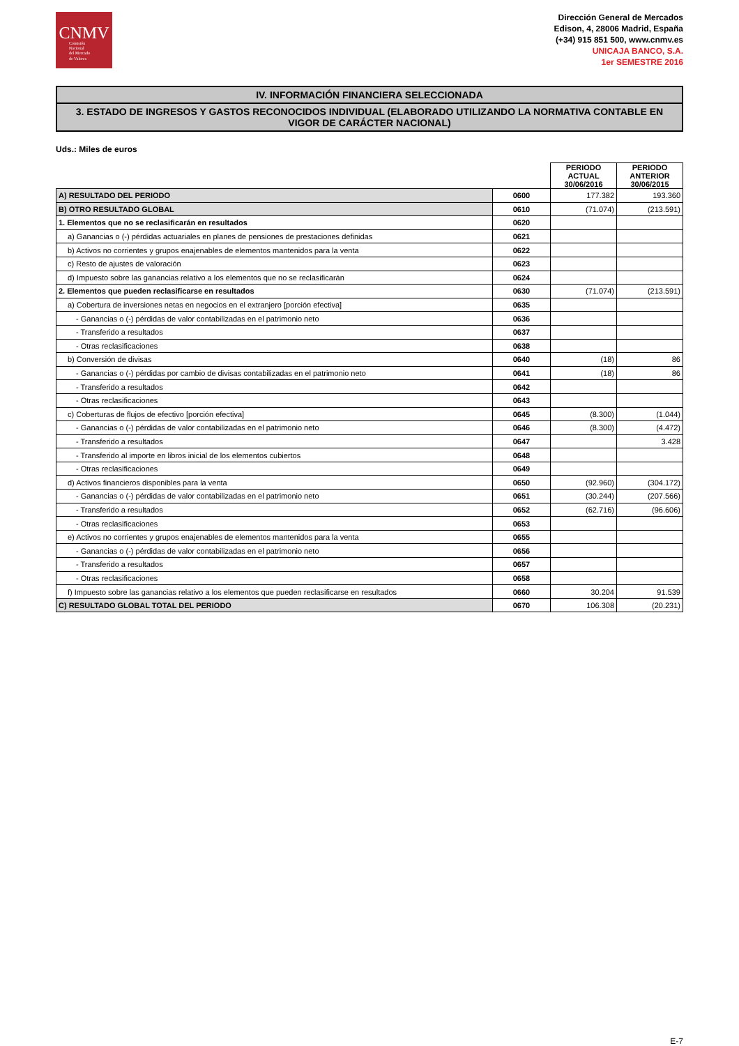CNMV
Comisión
Nacional
del Mercado
de Valores
Dirección General de Mercados
Edison, 4, 28006 Madrid, España
(+34) 915 851 500, www.cnmv.es
UNICAJA BANCO, S.A.
1er SEMESTRE 2016
IV. INFORMACIÓN FINANCIERA SELECCIONADA
3. ESTADO DE INGRESOS Y GASTOS RECONOCIDOS INDIVIDUAL (ELABORADO UTILIZANDO LA NORMATIVA CONTABLE EN VIGOR DE CARÁCTER NACIONAL)
Uds.: Miles de euros
| | | PERIODO ACTUAL 30/06/2016 | PERIODO ANTERIOR 30/06/2015 |
| A) RESULTADO DEL PERIODO | 0600 | 177.382 | 193.360 |
| B) OTRO RESULTADO GLOBAL | 0610 | (71.074) | (213.591) |
| 1. Elementos que no se reclasificarán en resultados | 0620 | | |
| a) Ganancias o (-) pérdidas actuariales en planes de pensiones de prestaciones definidas | 0621 | | |
| b) Activos no corrientes y grupos enajenables de elementos mantenidos para la venta | 0622 | | |
| c) Resto de ajustes de valoración | 0623 | | |
| d) Impuesto sobre las ganancias relativo a los elementos que no se reclasificarán | 0624 | | |
| 2. Elementos que pueden reclasificarse en resultados | 0630 | (71.074) | (213.591) |
| a) Cobertura de inversiones netas en negocios en el extranjero [porción efectiva] | 0635 | | |
| - Ganancias o (-) pérdidas de valor contabilizadas en el patrimonio neto | 0636 | | |
| - Transferido a resultados | 0637 | | |
| - Otras reclasificaciones | 0638 | | |
| b) Conversión de divisas | 0640 | (18) | 86 |
| - Ganancias o (-) pérdidas por cambio de divisas contabilizadas en el patrimonio neto | 0641 | (18) | 86 |
| - Transferido a resultados | 0642 | | |
| - Otras reclasificaciones | 0643 | | |
| c) Coberturas de flujos de efectivo [porción efectiva] | 0645 | (8.300) | (1.044) |
| - Ganancias o (-) pérdidas de valor contabilizadas en el patrimonio neto | 0646 | (8.300) | (4.472) |
| - Transferido a resultados | 0647 | | 3.428 |
| - Transferido al importe en libros inicial de los elementos cubiertos | 0648 | | |
| - Otras reclasificaciones | 0649 | | |
| d) Activos financieros disponibles para la venta | 0650 | (92.960) | (304.172) |
| - Ganancias o (-) pérdidas de valor contabilizadas en el patrimonio neto | 0651 | (30.244) | (207.566) |
| - Transferido a resultados | 0652 | (62.716) | (96.606) |
| - Otras reclasificaciones | 0653 | | |
| e) Activos no corrientes y grupos enajenables de elementos mantenidos para la venta | 0655 | | |
| - Ganancias o (-) pérdidas de valor contabilizadas en el patrimonio neto | 0656 | | |
| - Transferido a resultados | 0657 | | |
| - Otras reclasificaciones | 0658 | | |
| f) Impuesto sobre las ganancias relativo a los elementos que pueden reclasificarse en resultados | 0660 | 30.204 | 91.539 |
| C) RESULTADO GLOBAL TOTAL DEL PERIODO | 0670 | 106.308 | (20.231) |
E-7